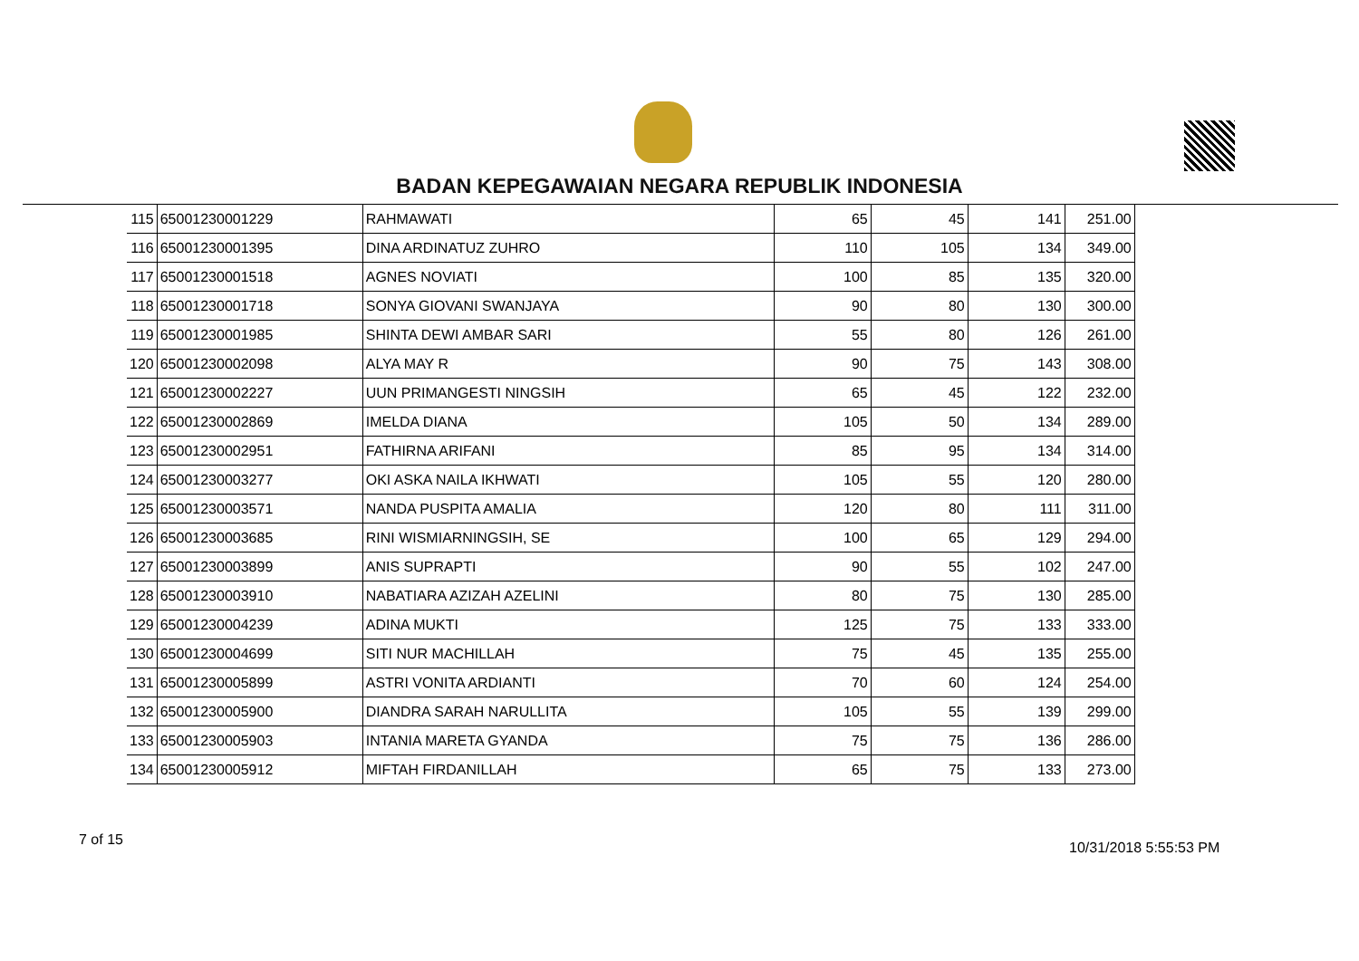BADAN KEPEGAWAIAN NEGARA REPUBLIK INDONESIA
| 115 | 65001230001229 | RAHMAWATI | 65 | 45 | 141 | 251.00 |
| 116 | 65001230001395 | DINA ARDINATUZ ZUHRO | 110 | 105 | 134 | 349.00 |
| 117 | 65001230001518 | AGNES NOVIATI | 100 | 85 | 135 | 320.00 |
| 118 | 65001230001718 | SONYA GIOVANI SWANJAYA | 90 | 80 | 130 | 300.00 |
| 119 | 65001230001985 | SHINTA DEWI AMBAR SARI | 55 | 80 | 126 | 261.00 |
| 120 | 65001230002098 | ALYA MAY R | 90 | 75 | 143 | 308.00 |
| 121 | 65001230002227 | UUN PRIMANGESTI NINGSIH | 65 | 45 | 122 | 232.00 |
| 122 | 65001230002869 | IMELDA DIANA | 105 | 50 | 134 | 289.00 |
| 123 | 65001230002951 | FATHIRNA ARIFANI | 85 | 95 | 134 | 314.00 |
| 124 | 65001230003277 | OKI ASKA NAILA IKHWATI | 105 | 55 | 120 | 280.00 |
| 125 | 65001230003571 | NANDA PUSPITA AMALIA | 120 | 80 | 111 | 311.00 |
| 126 | 65001230003685 | RINI WISMIARNINGSIH, SE | 100 | 65 | 129 | 294.00 |
| 127 | 65001230003899 | ANIS SUPRAPTI | 90 | 55 | 102 | 247.00 |
| 128 | 65001230003910 | NABATIARA AZIZAH AZELINI | 80 | 75 | 130 | 285.00 |
| 129 | 65001230004239 | ADINA MUKTI | 125 | 75 | 133 | 333.00 |
| 130 | 65001230004699 | SITI NUR MACHILLAH | 75 | 45 | 135 | 255.00 |
| 131 | 65001230005899 | ASTRI VONITA ARDIANTI | 70 | 60 | 124 | 254.00 |
| 132 | 65001230005900 | DIANDRA SARAH NARULLITA | 105 | 55 | 139 | 299.00 |
| 133 | 65001230005903 | INTANIA MARETA GYANDA | 75 | 75 | 136 | 286.00 |
| 134 | 65001230005912 | MIFTAH FIRDANILLAH | 65 | 75 | 133 | 273.00 |
7 of 15 10/31/2018 5:55:53 PM